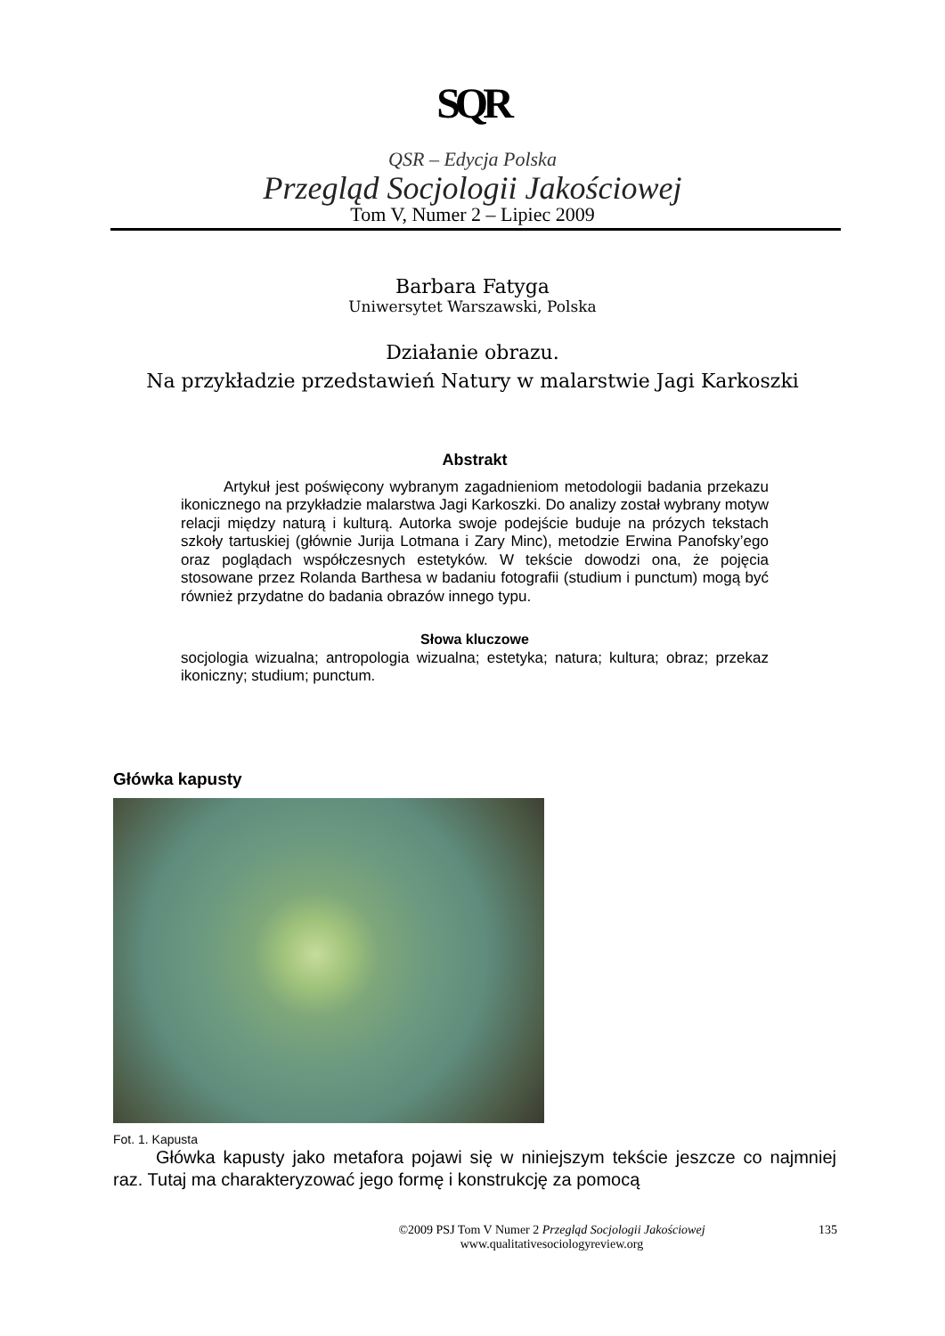SQR
QSR – Edycja Polska
Przegląd Socjologii Jakościowej
Tom V, Numer 2 – Lipiec 2009
Barbara Fatyga
Uniwersytet Warszawski, Polska
Działanie obrazu.
Na przykładzie przedstawień Natury w malarstwie Jagi Karkoszki
Abstrakt
Artykuł jest poświęcony wybranym zagadnieniom metodologii badania przekazu ikonicznego na przykładzie malarstwa Jagi Karkoszki. Do analizy został wybrany motyw relacji między naturą i kulturą. Autorka swoje podejście buduje na prózych tekstach szkoły tartuskiej (głównie Jurija Lotmana i Zary Minc), metodzie Erwina Panofsky’ego oraz poglądach współczesnych estetyków. W tekście dowodzi ona, że pojęcia stosowane przez Rolanda Barthesa w badaniu fotografii (studium i punctum) mogą być również przydatne do badania obrazów innego typu.
Słowa kluczowe
socjologia wizualna; antropologia wizualna; estetyka; natura; kultura; obraz; przekaz ikoniczny; studium; punctum.
Główka kapusty
Fot. 1. Kapusta
Główka kapusty jako metafora pojawi się w niniejszym tekście jeszcze co najmniej raz. Tutaj ma charakteryzować jego formę i konstrukcję za pomocą
©2009 PSJ Tom V Numer 2 Przegląd Socjologii Jakościowej
www.qualitativesociologyreview.org
135